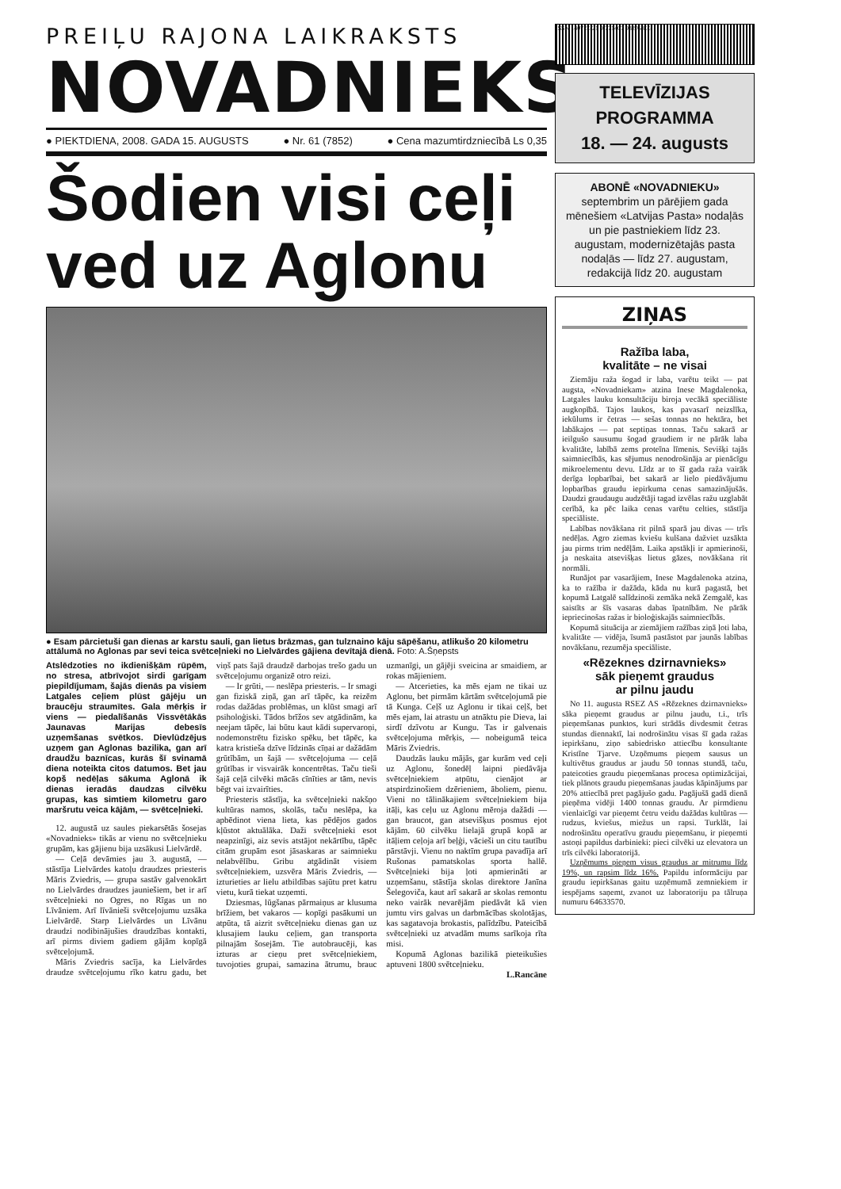PREIĻU RAJONA LAIKRAKSTS
NOVADNIEKS
● PIEKTDIENA, 2008. GADA 15. AUGUSTS ● Nr. 61 (7852) ● Cena mazumtirdzniecībā Ls 0,35
Šodien visi ceļi ved uz Aglonu
● Esam pārcietuši gan dienas ar karstu sauli, gan lietus brāzmas, gan tulznaino kāju sāpēšanu, atlikušo 20 kilometru attālumā no Aglonas par sevi teica svētceļnieki no Lielvārdes gājiena devītajā dienā. Foto: A.Šņepsts
Atslēdzoties no ikdienišķām rūpēm, no stresa, atbrīvojot sirdi garīgam piepildījumam, šajās dienās pa visiem Latgales ceļiem plūst gājēju un braucēju straumītes. Gala mērķis ir viens — piedalīšanās Vissvētākās Jaunavas Marijas debesīs uzņemšanas svētkos. Dievlūdzējus uzņem gan Aglonas bazilika, gan arī draudžu baznīcas, kurās šī svinamā diena noteikta citos datumos. Bet jau kopš nedēļas sākuma Aglonā ik dienas ieradās daudzas cilvēku grupas, kas simtiem kilometru garo maršrutu veica kājām, — svētceļnieki.
12. augustā uz saules piekarsētās šosejas «Novadnieks» tikās ar vienu no svētceļnieku grupām, kas gājienu bija uzsākusi Lielvārdē.
— Ceļā devāmies jau 3. augustā, — stāstīja Lielvārdes katoļu draudzes priesteris Māris Zviedris, — grupa sastāv galvenokārt no Lielvārdes draudzes jauniešiem, bet ir arī svētceļnieki no Ogres, no Rīgas un no Līvāniem. Arī līvānieši svētceļojumu uzsāka Lielvārdē. Starp Lielvārdes un Līvānu draudzi nodibinājušies draudzības kontakti, arī pirms diviem gadiem gājām kopīgā svētceļojumā.
Māris Zviedris sacīja, ka Lielvārdes draudze svētceļojumu rīko katru gadu, bet viņš pats šajā draudzē darbojas trešo gadu un svētceļojumu organizē otro reizi.
— Ir grūti, — neslēpa priesteris. – Ir smagi gan fiziskā ziņā, gan arī tāpēc, ka reizēm rodas dažādas problēmas, un klūst smagi arī psiholoģiski. Tādos brīžos sev atgādinām, ka neejam tāpēc, lai būtu kaut kādi supervaroņi, nodemonstrētu fizisko spēku, bet tāpēc, ka katra kristieša dzīve līdzinās cīņai ar dažādām grūtībām, un šajā — svētceļojuma — ceļā grūtības ir visvairāk koncentrētas. Taču tieši šajā ceļā cilvēki mācās cīnīties ar tām, nevis bēgt vai izvairīties.
Priesteris stāstīja, ka svētceļnieki nakšņo kultūras namos, skolās, taču neslēpa, ka apbēdinot viena lieta, kas pēdējos gados kļūstot aktuālāka. Daži svētceļnieki esot neapzinīgi, aiz sevis atstājot nekārtību, tāpēc citām grupām esot jāsaskaras ar saimnieku nelabvēlību. Gribu atgādināt visiem svētceļniekiem, uzsvēra Māris Zviedris, — izturieties ar lielu atbildības sajūtu pret katru vietu, kurā tiekat uzņemti.
Dziesmas, lūgšanas pārmaiņus ar klusuma brīžiem, bet vakaros — kopīgi pasākumi un atpūta, tā aizrit svētceļnieku dienas gan uz klusajiem lauku ceļiem, gan transporta pilnajām šosejām. Tie autobraucēji, kas izturas ar cieņu pret svētceļniekiem, tuvojoties grupai, samazina ātrumu, brauc uzmanīgi, un gājēji sveicina ar smaidiem, ar rokas mājieniem.
— Atcerieties, ka mēs ejam ne tikai uz Aglonu, bet pirmām kārtām svētceļojumā pie tā Kunga. Ceļš uz Aglonu ir tikai ceļš, bet mēs ejam, lai atrastu un atnāktu pie Dieva, lai sirdī dzīvotu ar Kungu. Tas ir galvenais svētceļojuma mērķis, — nobeigumā teica Māris Zviedris.
Daudzās lauku mājās, gar kurām ved ceļi uz Aglonu, šonedēļ laipni piedāvāja svētceļniekiem atpūtu, cienājot ar atspirdzinošiem dzērieniem, āboliem, pienu. Vieni no tālinākajiem svētceļniekiem bija itāļi, kas ceļu uz Aglonu mēroja dažādi — gan braucot, gan atsevišķus posmus ejot kājām. 60 cilvēku lielajā grupā kopā ar itāļiem ceļoja arī beļģi, vācieši un citu tautību pārstāvji. Vienu no naktīm grupa pavadīja arī Rušonas pamatskolas sporta hallē. Svētceļnieki bija ļoti apmierināti ar uzņemšanu, stāstīja skolas direktore Janīna Šelegoviča, kaut arī sakarā ar skolas remontu neko vairāk nevarējām piedāvāt kā vien jumtu virs galvas un darbmācības skolotājas, kas sagatavoja brokastis, palīdzību. Pateicībā svētceļnieki uz atvadām mums sarīkoja rīta misi.
Kopumā Aglonas bazilikā pieteikušies aptuveni 1800 svētceļnieku.
L.Rancāne
ISSN 1407-5321 9 771407 932058 33
TELEVĪZIJAS
PROGRAMMA
18. — 24. augusts
ABONĒ «NOVADNIEKU»
septembrim un pārējiem gada mēnešiem «Latvijas Pasta» nodaļās un pie pastniekiem līdz 23. augustam, modernizētajās pasta nodaļās — līdz 27. augustam, redakcijā līdz 20. augustam
ZIŅAS
Ražība laba,
kvalitāte – ne visai
Ziemāju raža šogad ir laba, varētu teikt — pat augsta, «Novadniekam» atzina Inese Magdalenoka, Latgales lauku konsultāciju biroja vecākā speciāliste augkopībā. Tajos laukos, kas pavasarī neizslīka, iekūlums ir četras — sešas tonnas no hektāra, bet labākajos — pat septiņas tonnas. Taču sakarā ar ieilgušo sausumu šogad graudiem ir ne pārāk laba kvalitāte, labībā zems proteīna līmenis. Sevišķi tajās saimniecībās, kas sējumus nenodrošināja ar pienācīgu mikroelementu devu. Līdz ar to šī gada raža vairāk derīga lopbarībai, bet sakarā ar lielo piedāvājumu lopbarības graudu iepirkuma cenas samazinājušās. Daudzi graudaugu audzētāji tagad izvēlas ražu uzglabāt cerībā, ka pēc laika cenas varētu celties, stāstīja speciāliste.
Labības novākšana rit pilnā sparā jau divas — trīs nedēļas. Agro ziemas kviešu kulšana dažviet uzsākta jau pirms trim nedēļām. Laika apstākļi ir apmierinoši, ja neskaita atsevišķas lietus gāzes, novākšana rit normāli.
Runājot par vasarājiem, Inese Magdalenoka atzina, ka to ražība ir dažāda, kāda nu kurā pagastā, bet kopumā Latgalē salīdzinoši zemāka nekā Zemgalē, kas saistīts ar šīs vasaras dabas īpatnībām. Ne pārāk iepriecinošas ražas ir bioloģiskajās saimniecībās.
Kopumā situācija ar ziemājiem ražības ziņā ļoti laba, kvalitāte — vidēja, īsumā pastāstot par jaunās labības novākšanu, rezumēja speciāliste.
«Rēzeknes dzirnavnieks»
sāk pieņemt graudus
ar pilnu jaudu
No 11. augusta RSEZ AS «Rēzeknes dzirnavnieks» sāka pieņemt graudus ar pilnu jaudu, t.i., trīs pieņemšanas punktos, kuri strādās divdesmit četras stundas diennaktī, lai nodrošinātu visas šī gada ražas iepirkšanu, ziņo sabiedrisko attiecību konsultante Kristīne Tjarve. Uzņēmums pieņem sausus un kultivētus graudus ar jaudu 50 tonnas stundā, taču, pateicoties graudu pieņemšanas procesa optimizācijai, tiek plānots graudu pieņemšanas jaudas kāpinājums par 20% attiecībā pret pagājušo gadu. Pagājušā gadā dienā pieņēma vidēji 1400 tonnas graudu. Ar pirmdienu vienlaicīgi var pieņemt četru veidu dažādas kultūras — rudzus, kviešus, miežus un rapsi. Turklāt, lai nodrošinātu operatīvu graudu pieņemšanu, ir pieņemti astoņi papildus darbinieki: pieci cilvēki uz elevatora un trīs cilvēki laboratorijā.
Uzņēmums pieņem visus graudus ar mitrumu līdz 19%, un rapsim līdz 16%. Papildu informāciju par graudu iepirkšanas gaitu uzņēmumā zemniekiem ir iespējams saņemt, zvanot uz laboratoriju pa tālruņa numuru 64633570.